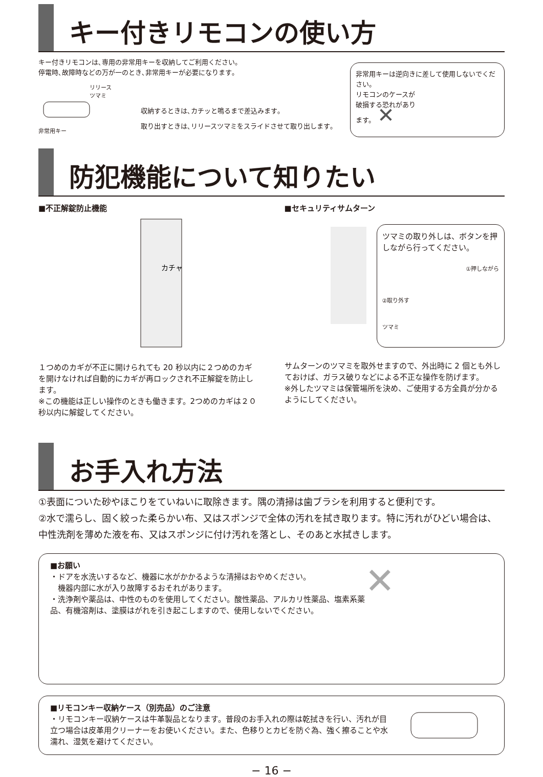キー付きリモコンの使い方
キー付きリモコンは､専用の非常用キーを収納してご利用ください｡
停電時､故障時などの万が一のとき､非常用キーが必要になります｡
リリースツマミ
非常用キー
収納するときは､カチッと鳴るまで差込みます｡
取り出すときは､リリースツマミをスライドさせて取り出します｡
非常用キーは逆向きに差して使用しないでください。
リモコンのケースが
破損する恐れがあり
ます。 ✕
防犯機能について知りたい
■不正解錠防止機能
カチャ
１つめのカギが不正に開けられても 20 秒以内に２つめのカギを開けなければ自動的にカギが再ロックされ不正解錠を防止します。
※この機能は正しい操作のときも働きます。2つめのカギは２０秒以内に解錠してください。
■セキュリティサムターン
ツマミの取り外しは、ボタンを押しながら行ってください。
①押しながら
②取り外す
ツマミ
サムターンのツマミを取外せますので、外出時に 2 個とも外しておけば、ガラス破りなどによる不正な操作を防げます。
※外したツマミは保管場所を決め、ご使用する方全員が分かるようにしてください。
お手入れ方法
①表面についた砂やほこりをていねいに取除きます。隅の清掃は歯ブラシを利用すると便利です。
②水で濡らし、固く絞った柔らかい布、又はスポンジで全体の汚れを拭き取ります。特に汚れがひどい場合は、中性洗剤を薄めた液を布、又はスポンジに付け汚れを落とし、そのあと水拭きします。
■お願い
・ドアを水洗いするなど、機器に水がかかるような清掃はおやめください。
　機器内部に水が入り故障するおそれがあります。
・洗浄剤や薬品は、中性のものを使用してください。酸性薬品、アルカリ性薬品、塩素系薬品、有機溶剤は、塗膜はがれを引き起こしますので、使用しないでください。
✕
■リモコンキー収納ケース（別売品）のご注意
・リモコンキー収納ケースは牛革製品となります。普段のお手入れの際は乾拭きを行い、汚れが目立つ場合は皮革用クリーナーをお使いください。また、色移りとカビを防ぐ為、強く擦ることや水濡れ、湿気を避けてください。
− 16 −